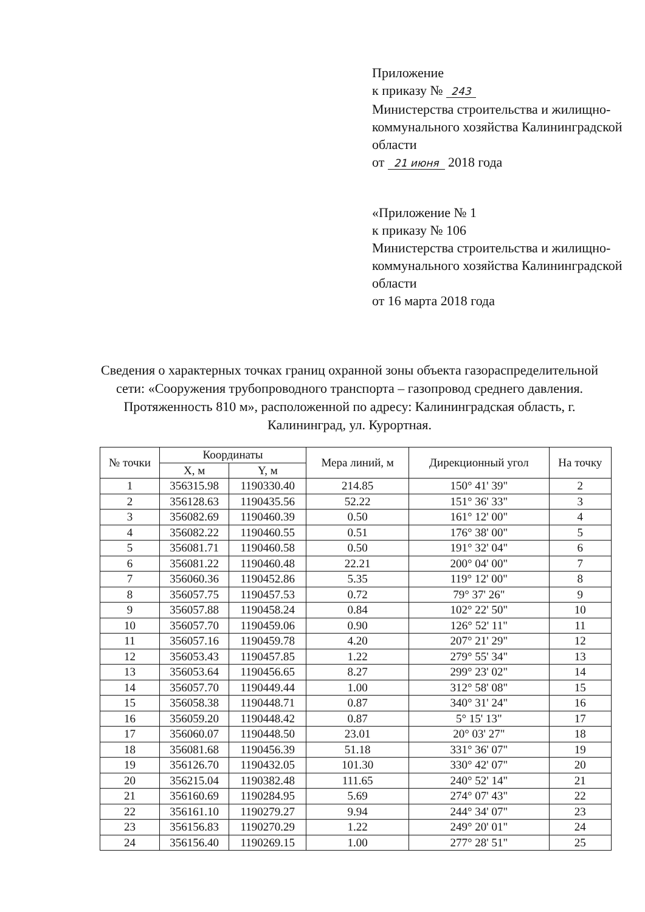Приложение
к приказу № 243
Министерства строительства и жилищно-коммунального хозяйства Калининградской области
от 21 июня 2018 года
«Приложение № 1
к приказу № 106
Министерства строительства и жилищно-коммунального хозяйства Калининградской области
от 16 марта 2018 года
Сведения о характерных точках границ охранной зоны объекта газораспределительной сети: «Сооружения трубопроводного транспорта – газопровод среднего давления. Протяженность 810 м», расположенной по адресу: Калининградская область, г. Калининград, ул. Курортная.
| № точки | Координаты | | Мера линий, м | Дирекционный угол | На точку |
| --- | --- | --- | --- | --- | --- |
| | X, м | Y, м | | | |
| 1 | 356315.98 | 1190330.40 | 214.85 | 150° 41' 39" | 2 |
| 2 | 356128.63 | 1190435.56 | 52.22 | 151° 36' 33" | 3 |
| 3 | 356082.69 | 1190460.39 | 0.50 | 161° 12' 00" | 4 |
| 4 | 356082.22 | 1190460.55 | 0.51 | 176° 38' 00" | 5 |
| 5 | 356081.71 | 1190460.58 | 0.50 | 191° 32' 04" | 6 |
| 6 | 356081.22 | 1190460.48 | 22.21 | 200° 04' 00" | 7 |
| 7 | 356060.36 | 1190452.86 | 5.35 | 119° 12' 00" | 8 |
| 8 | 356057.75 | 1190457.53 | 0.72 | 79° 37' 26" | 9 |
| 9 | 356057.88 | 1190458.24 | 0.84 | 102° 22' 50" | 10 |
| 10 | 356057.70 | 1190459.06 | 0.90 | 126° 52' 11" | 11 |
| 11 | 356057.16 | 1190459.78 | 4.20 | 207° 21' 29" | 12 |
| 12 | 356053.43 | 1190457.85 | 1.22 | 279° 55' 34" | 13 |
| 13 | 356053.64 | 1190456.65 | 8.27 | 299° 23' 02" | 14 |
| 14 | 356057.70 | 1190449.44 | 1.00 | 312° 58' 08" | 15 |
| 15 | 356058.38 | 1190448.71 | 0.87 | 340° 31' 24" | 16 |
| 16 | 356059.20 | 1190448.42 | 0.87 | 5° 15' 13" | 17 |
| 17 | 356060.07 | 1190448.50 | 23.01 | 20° 03' 27" | 18 |
| 18 | 356081.68 | 1190456.39 | 51.18 | 331° 36' 07" | 19 |
| 19 | 356126.70 | 1190432.05 | 101.30 | 330° 42' 07" | 20 |
| 20 | 356215.04 | 1190382.48 | 111.65 | 240° 52' 14" | 21 |
| 21 | 356160.69 | 1190284.95 | 5.69 | 274° 07' 43" | 22 |
| 22 | 356161.10 | 1190279.27 | 9.94 | 244° 34' 07" | 23 |
| 23 | 356156.83 | 1190270.29 | 1.22 | 249° 20' 01" | 24 |
| 24 | 356156.40 | 1190269.15 | 1.00 | 277° 28' 51" | 25 |